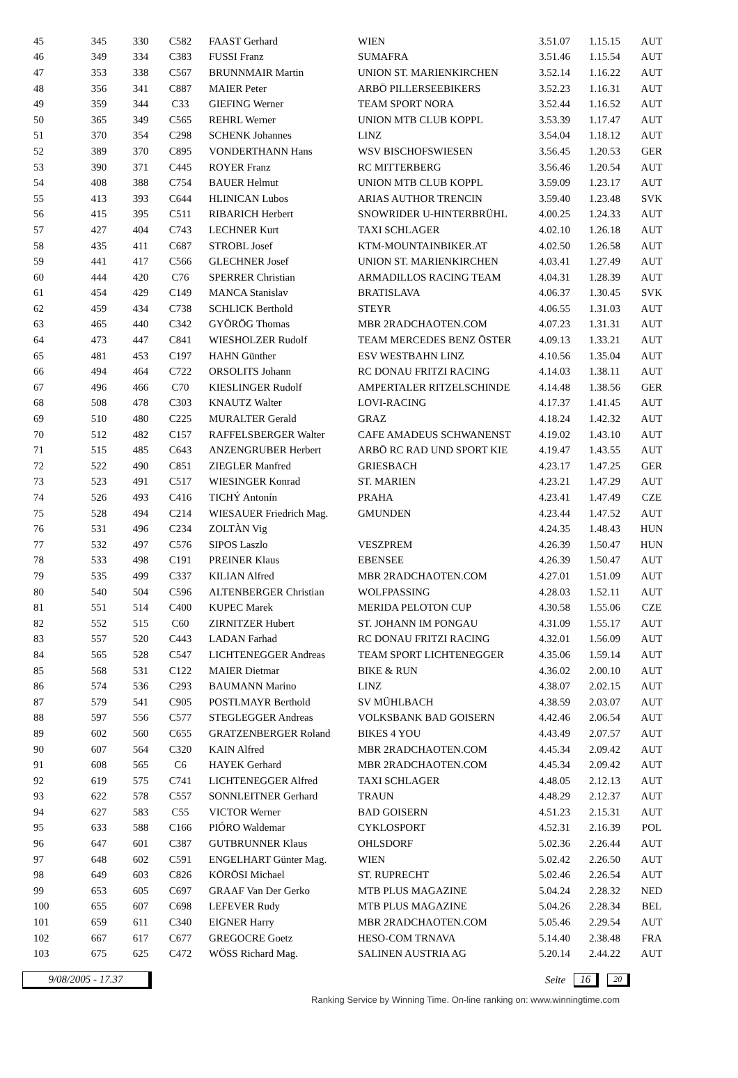| 45 | 345 | 330 | C582 | FAAST Gerhard | WIEN | 3.51.07 | 1.15.15 | AUT |
| 46 | 349 | 334 | C383 | FUSSI Franz | SUMAFRA | 3.51.46 | 1.15.54 | AUT |
| 47 | 353 | 338 | C567 | BRUNNMAIR Martin | UNION ST. MARIENKIRCHEN | 3.52.14 | 1.16.22 | AUT |
| 48 | 356 | 341 | C887 | MAIER Peter | ARBÖ PILLERSEEBIKERS | 3.52.23 | 1.16.31 | AUT |
| 49 | 359 | 344 | C33 | GIEFING Werner | TEAM SPORT NORA | 3.52.44 | 1.16.52 | AUT |
| 50 | 365 | 349 | C565 | REHRL Werner | UNION MTB CLUB KOPPL | 3.53.39 | 1.17.47 | AUT |
| 51 | 370 | 354 | C298 | SCHENK Johannes | LINZ | 3.54.04 | 1.18.12 | AUT |
| 52 | 389 | 370 | C895 | VONDERTHANN Hans | WSV BISCHOFSWIESEN | 3.56.45 | 1.20.53 | GER |
| 53 | 390 | 371 | C445 | ROYER Franz | RC MITTERBERG | 3.56.46 | 1.20.54 | AUT |
| 54 | 408 | 388 | C754 | BAUER Helmut | UNION MTB CLUB KOPPL | 3.59.09 | 1.23.17 | AUT |
| 55 | 413 | 393 | C644 | HLINICAN Lubos | ARIAS AUTHOR TRENCIN | 3.59.40 | 1.23.48 | SVK |
| 56 | 415 | 395 | C511 | RIBARICH Herbert | SNOWRIDER U-HINTERBRÜHL | 4.00.25 | 1.24.33 | AUT |
| 57 | 427 | 404 | C743 | LECHNER Kurt | TAXI SCHLAGER | 4.02.10 | 1.26.18 | AUT |
| 58 | 435 | 411 | C687 | STROBL Josef | KTM-MOUNTAINBIKER.AT | 4.02.50 | 1.26.58 | AUT |
| 59 | 441 | 417 | C566 | GLECHNER Josef | UNION ST. MARIENKIRCHEN | 4.03.41 | 1.27.49 | AUT |
| 60 | 444 | 420 | C76 | SPERRER Christian | ARMADILLOS RACING TEAM | 4.04.31 | 1.28.39 | AUT |
| 61 | 454 | 429 | C149 | MANCA Stanislav | BRATISLAVA | 4.06.37 | 1.30.45 | SVK |
| 62 | 459 | 434 | C738 | SCHLICK Berthold | STEYR | 4.06.55 | 1.31.03 | AUT |
| 63 | 465 | 440 | C342 | GYÖRÖG Thomas | MBR 2RADCHAOTEN.COM | 4.07.23 | 1.31.31 | AUT |
| 64 | 473 | 447 | C841 | WIESHOLZER Rudolf | TEAM MERCEDES BENZ ÖSTER | 4.09.13 | 1.33.21 | AUT |
| 65 | 481 | 453 | C197 | HAHN Günther | ESV WESTBAHN LINZ | 4.10.56 | 1.35.04 | AUT |
| 66 | 494 | 464 | C722 | ORSOLITS Johann | RC DONAU FRITZI RACING | 4.14.03 | 1.38.11 | AUT |
| 67 | 496 | 466 | C70 | KIESLINGER Rudolf | AMPERTALER RITZELSCHINDE | 4.14.48 | 1.38.56 | GER |
| 68 | 508 | 478 | C303 | KNAUTZ Walter | LOVI-RACING | 4.17.37 | 1.41.45 | AUT |
| 69 | 510 | 480 | C225 | MURALTER Gerald | GRAZ | 4.18.24 | 1.42.32 | AUT |
| 70 | 512 | 482 | C157 | RAFFELSBERGER Walter | CAFE AMADEUS SCHWANENST | 4.19.02 | 1.43.10 | AUT |
| 71 | 515 | 485 | C643 | ANZENGRUBER Herbert | ARBÖ RC RAD UND SPORT KIE | 4.19.47 | 1.43.55 | AUT |
| 72 | 522 | 490 | C851 | ZIEGLER Manfred | GRIESBACH | 4.23.17 | 1.47.25 | GER |
| 73 | 523 | 491 | C517 | WIESINGER Konrad | ST. MARIEN | 4.23.21 | 1.47.29 | AUT |
| 74 | 526 | 493 | C416 | TICHÝ Antonín | PRAHA | 4.23.41 | 1.47.49 | CZE |
| 75 | 528 | 494 | C214 | WIESAUER Friedrich Mag. | GMUNDEN | 4.23.44 | 1.47.52 | AUT |
| 76 | 531 | 496 | C234 | ZOLTÀN Vig | | 4.24.35 | 1.48.43 | HUN |
| 77 | 532 | 497 | C576 | SIPOS Laszlo | VESZPREM | 4.26.39 | 1.50.47 | HUN |
| 78 | 533 | 498 | C191 | PREINER Klaus | EBENSEE | 4.26.39 | 1.50.47 | AUT |
| 79 | 535 | 499 | C337 | KILIAN Alfred | MBR 2RADCHAOTEN.COM | 4.27.01 | 1.51.09 | AUT |
| 80 | 540 | 504 | C596 | ALTENBERGER Christian | WOLFPASSING | 4.28.03 | 1.52.11 | AUT |
| 81 | 551 | 514 | C400 | KUPEC Marek | MERIDA PELOTON CUP | 4.30.58 | 1.55.06 | CZE |
| 82 | 552 | 515 | C60 | ZIRNITZER Hubert | ST. JOHANN IM PONGAU | 4.31.09 | 1.55.17 | AUT |
| 83 | 557 | 520 | C443 | LADAN Farhad | RC DONAU FRITZI RACING | 4.32.01 | 1.56.09 | AUT |
| 84 | 565 | 528 | C547 | LICHTENEGGER Andreas | TEAM SPORT LICHTENEGGER | 4.35.06 | 1.59.14 | AUT |
| 85 | 568 | 531 | C122 | MAIER Dietmar | BIKE & RUN | 4.36.02 | 2.00.10 | AUT |
| 86 | 574 | 536 | C293 | BAUMANN Marino | LINZ | 4.38.07 | 2.02.15 | AUT |
| 87 | 579 | 541 | C905 | POSTLMAYR Berthold | SV MÜHLBACH | 4.38.59 | 2.03.07 | AUT |
| 88 | 597 | 556 | C577 | STEGLEGGER Andreas | VOLKSBANK BAD GOISERN | 4.42.46 | 2.06.54 | AUT |
| 89 | 602 | 560 | C655 | GRATZENBERGER Roland | BIKES 4 YOU | 4.43.49 | 2.07.57 | AUT |
| 90 | 607 | 564 | C320 | KAIN Alfred | MBR 2RADCHAOTEN.COM | 4.45.34 | 2.09.42 | AUT |
| 91 | 608 | 565 | C6 | HAYEK Gerhard | MBR 2RADCHAOTEN.COM | 4.45.34 | 2.09.42 | AUT |
| 92 | 619 | 575 | C741 | LICHTENEGGER Alfred | TAXI SCHLAGER | 4.48.05 | 2.12.13 | AUT |
| 93 | 622 | 578 | C557 | SONNLEITNER Gerhard | TRAUN | 4.48.29 | 2.12.37 | AUT |
| 94 | 627 | 583 | C55 | VICTOR Werner | BAD GOISERN | 4.51.23 | 2.15.31 | AUT |
| 95 | 633 | 588 | C166 | PIÓRO Waldemar | CYKLOSPORT | 4.52.31 | 2.16.39 | POL |
| 96 | 647 | 601 | C387 | GUTBRUNNER Klaus | OHLSDORF | 5.02.36 | 2.26.44 | AUT |
| 97 | 648 | 602 | C591 | ENGELHART Günter Mag. | WIEN | 5.02.42 | 2.26.50 | AUT |
| 98 | 649 | 603 | C826 | KÖRÖSI Michael | ST. RUPRECHT | 5.02.46 | 2.26.54 | AUT |
| 99 | 653 | 605 | C697 | GRAAF Van Der Gerko | MTB PLUS MAGAZINE | 5.04.24 | 2.28.32 | NED |
| 100 | 655 | 607 | C698 | LEFEVER Rudy | MTB PLUS MAGAZINE | 5.04.26 | 2.28.34 | BEL |
| 101 | 659 | 611 | C340 | EIGNER Harry | MBR 2RADCHAOTEN.COM | 5.05.46 | 2.29.54 | AUT |
| 102 | 667 | 617 | C677 | GREGOCRE Goetz | HESO-COM TRNAVA | 5.14.40 | 2.38.48 | FRA |
| 103 | 675 | 625 | C472 | WÖSS Richard Mag. | SALINEN AUSTRIA AG | 5.20.14 | 2.44.22 | AUT |
9/08/2005 - 17.37 Seite 16 20
Ranking Service by Winning Time. On-line ranking on: www.winningtime.com